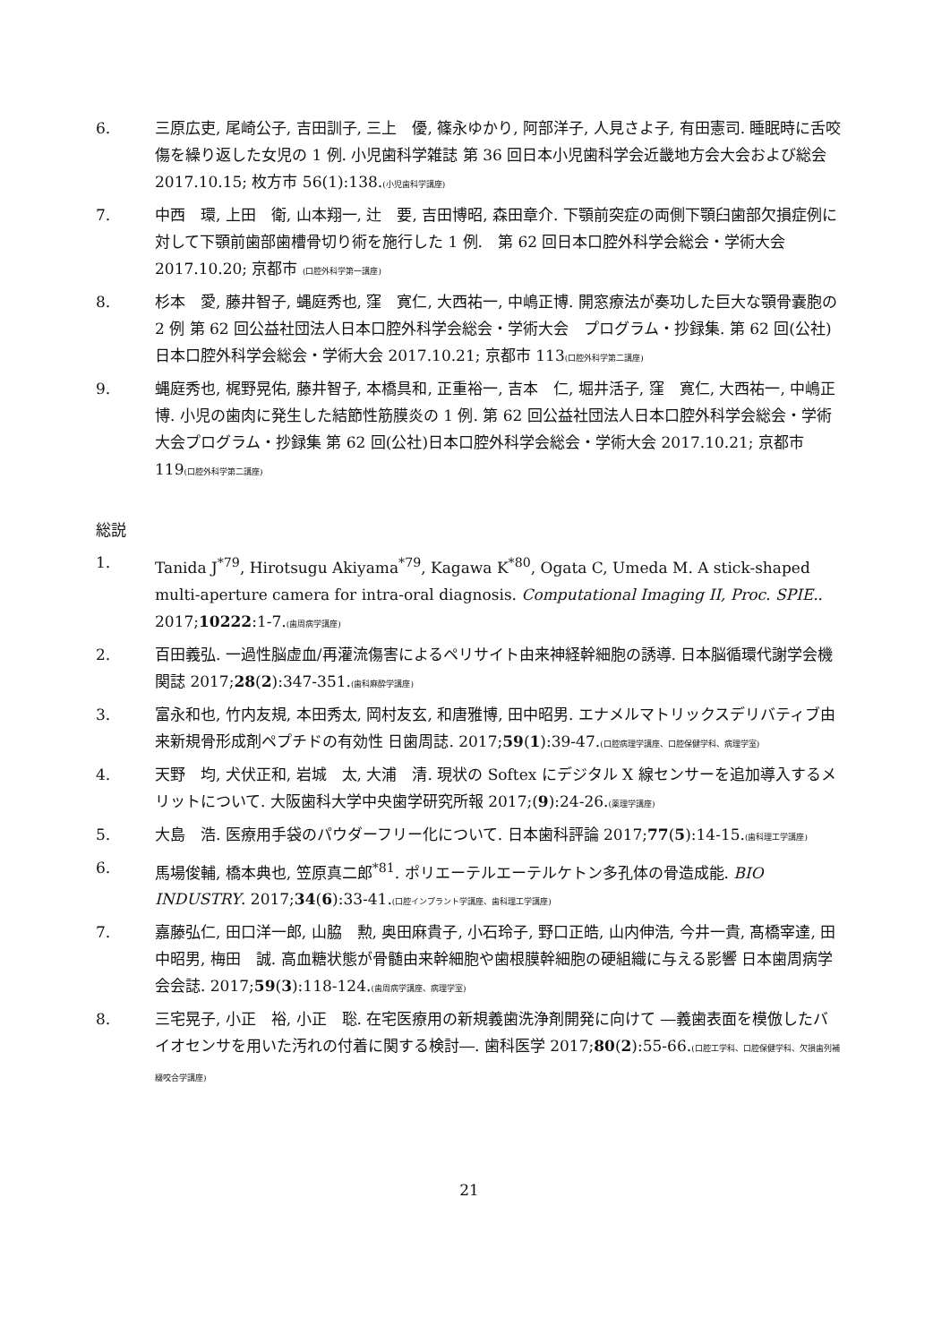6. 三原広吏, 尾崎公子, 吉田訓子, 三上　優, 篠永ゆかり, 阿部洋子, 人見さよ子, 有田憲司. 睡眠時に舌咬傷を繰り返した女児の 1 例. 小児歯科学雑誌 第 36 回日本小児歯科学会近畿地方会大会および総会 2017.10.15; 枚方市 56(1):138.(小児歯科学講座)
7. 中西　環, 上田　衛, 山本翔一, 辻　要, 吉田博昭, 森田章介. 下顎前突症の両側下顎臼歯部欠損症例に対して下顎前歯部歯槽骨切り術を施行した 1 例.　第 62 回日本口腔外科学会総会・学術大会 2017.10.20; 京都市 (口腔外科学第一講座)
8. 杉本　愛, 藤井智子, 蝿庭秀也, 窪　寛仁, 大西祐一, 中嶋正博. 開窓療法が奏功した巨大な顎骨嚢胞の 2 例 第 62 回公益社団法人日本口腔外科学会総会・学術大会　プログラム・抄録集. 第 62 回(公社)日本口腔外科学会総会・学術大会 2017.10.21; 京都市 113(口腔外科学第二講座)
9. 蝿庭秀也, 梶野晃佑, 藤井智子, 本橋具和, 正重裕一, 吉本　仁, 堀井活子, 窪　寛仁, 大西祐一, 中嶋正博. 小児の歯肉に発生した結節性筋膜炎の 1 例. 第 62 回公益社団法人日本口腔外科学会総会・学術大会プログラム・抄録集 第 62 回(公社)日本口腔外科学会総会・学術大会 2017.10.21; 京都市 119(口腔外科学第二講座)
総説
1. Tanida J<sup>*79</sup>, Hirotsugu Akiyama<sup>*79</sup>, Kagawa K<sup>*80</sup>, Ogata C, Umeda M. A stick-shaped multi-aperture camera for intra-oral diagnosis. Computational Imaging II, Proc. SPIE.. 2017;10222:1-7.(歯周病学講座)
2. 百田義弘. 一過性脳虚血/再灌流傷害によるペリサイト由来神経幹細胞の誘導. 日本脳循環代謝学会機関誌 2017;28(2):347-351.(歯科麻酔学講座)
3. 富永和也, 竹内友規, 本田秀太, 岡村友玄, 和唐雅博, 田中昭男. エナメルマトリックスデリバティブ由来新規骨形成剤ペプチドの有効性 日歯周誌. 2017;59(1):39-47.(口腔病理学講座、口腔保健学科、病理学室)
4. 天野　均, 犬伏正和, 岩城　太, 大浦　清. 現状の Softex にデジタル X 線センサーを追加導入するメリットについて. 大阪歯科大学中央歯学研究所報 2017;(9):24-26.(薬理学講座)
5. 大島　浩. 医療用手袋のパウダーフリー化について. 日本歯科評論 2017;77(5):14-15.(歯科理工学講座)
6. 馬場俊輔, 橋本典也, 笠原真二郎<sup>*81</sup>. ポリエーテルエーテルケトン多孔体の骨造成能. BIO INDUSTRY. 2017;34(6):33-41.(口腔インプラント学講座、歯科理工学講座)
7. 嘉藤弘仁, 田口洋一郎, 山脇　勲, 奥田麻貴子, 小石玲子, 野口正皓, 山内伸浩, 今井一貴, 髙橋宰達, 田中昭男, 梅田　誠. 高血糖状態が骨髄由来幹細胞や歯根膜幹細胞の硬組織に与える影響 日本歯周病学会会誌. 2017;59(3):118-124.(歯周病学講座、病理学室)
8. 三宅晃子, 小正　裕, 小正　聡. 在宅医療用の新規義歯洗浄剤開発に向けて ―義歯表面を模倣したバイオセンサを用いた汚れの付着に関する検討―. 歯科医学 2017;80(2):55-66.(口腔工学科、口腔保健学科、欠損歯列補綴咬合学講座)
21